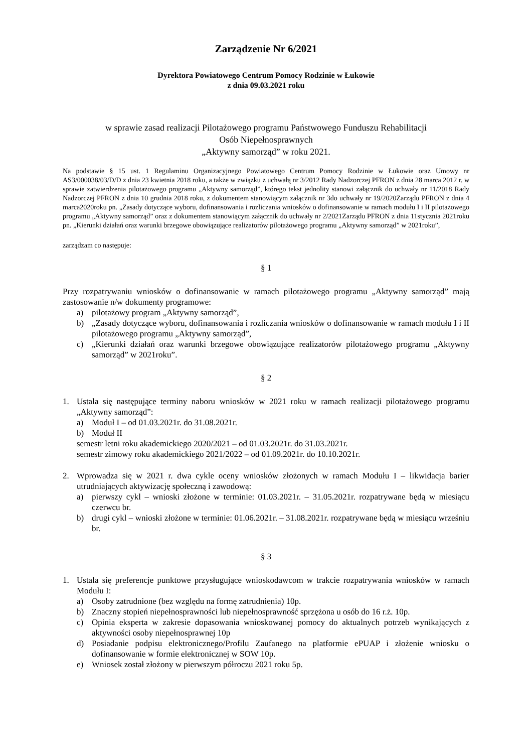Zarządzenie Nr 6/2021
Dyrektora Powiatowego Centrum Pomocy Rodzinie w Łukowie
z dnia 09.03.2021 roku
w sprawie zasad realizacji Pilotażowego programu Państwowego Funduszu Rehabilitacji
Osób Niepełnosprawnych
„Aktywny samorząd” w roku 2021.
Na podstawie § 15 ust. 1 Regulaminu Organizacyjnego Powiatowego Centrum Pomocy Rodzinie w Łukowie oraz Umowy nr AS3/000038/03/D/D z dnia 23 kwietnia 2018 roku, a także w związku z uchwałą nr 3/2012 Rady Nadzorczej PFRON z dnia 28 marca 2012 r. w sprawie zatwierdzenia pilotażowego programu „Aktywny samorząd”, którego tekst jednolity stanowi załącznik do uchwały nr 11/2018 Rady Nadzorczej PFRON z dnia 10 grudnia 2018 roku, z dokumentem stanowiącym załącznik nr 3do uchwały nr 19/2020Zarządu PFRON z dnia 4 marca2020roku pn. „Zasady dotyczące wyboru, dofinansowania i rozliczania wniosków o dofinansowanie w ramach modułu I i II pilotażowego programu „Aktywny samorząd” oraz z dokumentem stanowiącym załącznik do uchwały nr 2/2021Zarządu PFRON z dnia 11stycznia 2021roku pn. „Kierunki działań oraz warunki brzegowe obowiązujące realizatorów pilotażowego programu „Aktywny samorząd” w 2021roku”,
zarządzam co następuje:
§ 1
Przy rozpatrywaniu wniosków o dofinansowanie w ramach pilotażowego programu „Aktywny samorząd” mają zastosowanie n/w dokumenty programowe:
a) pilotażowy program „Aktywny samorząd”,
b) „Zasady dotyczące wyboru, dofinansowania i rozliczania wniosków o dofinansowanie w ramach modułu I i II pilotażowego programu „Aktywny samorząd”,
c) „Kierunki działań oraz warunki brzegowe obowiązujące realizatorów pilotażowego programu „Aktywny samorząd” w 2021roku”.
§ 2
1. Ustala się następujące terminy naboru wniosków w 2021 roku w ramach realizacji pilotażowego programu „Aktywny samorząd”:
a) Moduł I – od 01.03.2021r. do 31.08.2021r.
b) Moduł II
semestr letni roku akademickiego 2020/2021 – od 01.03.2021r. do 31.03.2021r.
semestr zimowy roku akademickiego 2021/2022 – od 01.09.2021r. do 10.10.2021r.
2. Wprowadza się w 2021 r. dwa cykle oceny wniosków złożonych w ramach Modułu I – likwidacja barier utrudniających aktywizację społeczną i zawodową:
a) pierwszy cykl – wnioski złożone w terminie: 01.03.2021r. – 31.05.2021r. rozpatrywane będą w miesiącu czerwcu br.
b) drugi cykl – wnioski złożone w terminie: 01.06.2021r. – 31.08.2021r. rozpatrywane będą w miesiącu wrześniu br.
§ 3
1. Ustala się preferencje punktowe przysługujące wnioskodawcom w trakcie rozpatrywania wniosków w ramach Modułu I:
a) Osoby zatrudnione (bez względu na formę zatrudnienia) 10p.
b) Znaczny stopień niepełnosprawności lub niepełnosprawność sprzężona u osób do 16 r.ż. 10p.
c) Opinia eksperta w zakresie dopasowania wnioskowanej pomocy do aktualnych potrzeb wynikających z aktywności osoby niepełnosprawnej 10p
d) Posiadanie podpisu elektronicznego/Profilu Zaufanego na platformie ePUAP i złożenie wniosku o dofinansowanie w formie elektronicznej w SOW 10p.
e) Wniosek został złożony w pierwszym półroczu 2021 roku 5p.